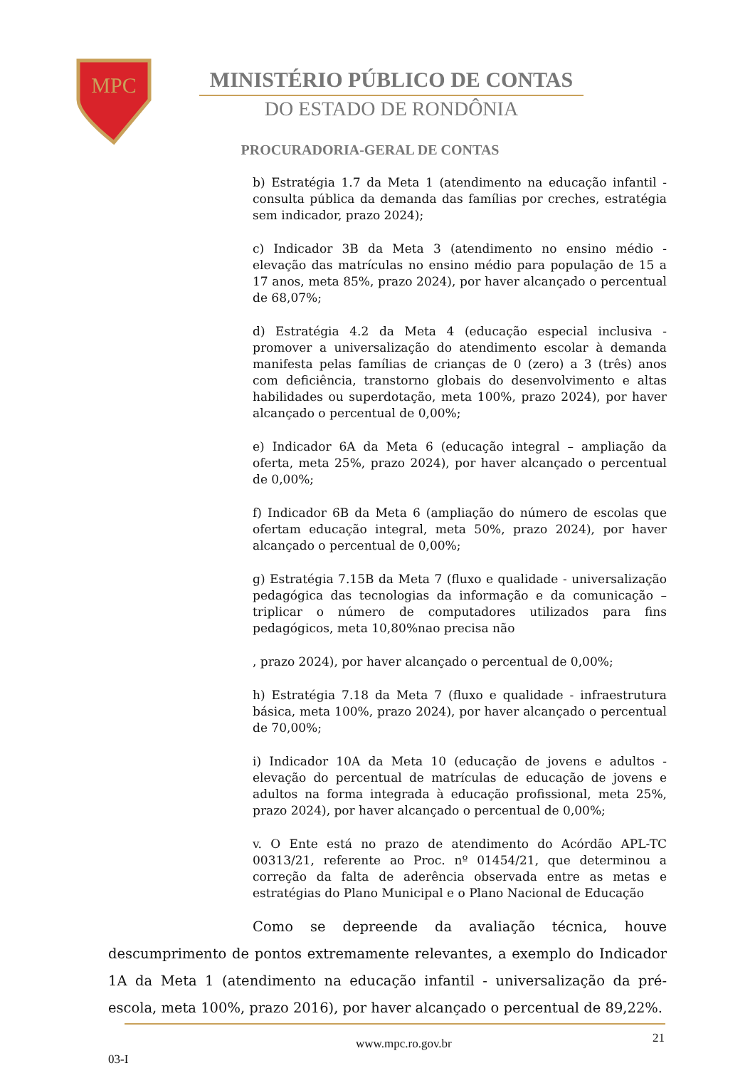MPC
MINISTÉRIO PÚBLICO DE CONTAS
DO ESTADO DE RONDÔNIA
PROCURADORIA-GERAL DE CONTAS
b) Estratégia 1.7 da Meta 1 (atendimento na educação infantil - consulta pública da demanda das famílias por creches, estratégia sem indicador, prazo 2024);
c) Indicador 3B da Meta 3 (atendimento no ensino médio - elevação das matrículas no ensino médio para população de 15 a 17 anos, meta 85%, prazo 2024), por haver alcançado o percentual de 68,07%;
d) Estratégia 4.2 da Meta 4 (educação especial inclusiva - promover a universalização do atendimento escolar à demanda manifesta pelas famílias de crianças de 0 (zero) a 3 (três) anos com deficiência, transtorno globais do desenvolvimento e altas habilidades ou superdotação, meta 100%, prazo 2024), por haver alcançado o percentual de 0,00%;
e) Indicador 6A da Meta 6 (educação integral – ampliação da oferta, meta 25%, prazo 2024), por haver alcançado o percentual de 0,00%;
f) Indicador 6B da Meta 6 (ampliação do número de escolas que ofertam educação integral, meta 50%, prazo 2024), por haver alcançado o percentual de 0,00%;
g) Estratégia 7.15B da Meta 7 (fluxo e qualidade - universalização pedagógica das tecnologias da informação e da comunicação – triplicar o número de computadores utilizados para fins pedagógicos, meta 10,80%nao precisa não
, prazo 2024), por haver alcançado o percentual de 0,00%;
h) Estratégia 7.18 da Meta 7 (fluxo e qualidade - infraestrutura básica, meta 100%, prazo 2024), por haver alcançado o percentual de 70,00%;
i) Indicador 10A da Meta 10 (educação de jovens e adultos - elevação do percentual de matrículas de educação de jovens e adultos na forma integrada à educação profissional, meta 25%, prazo 2024), por haver alcançado o percentual de 0,00%;
v. O Ente está no prazo de atendimento do Acórdão APL-TC 00313/21, referente ao Proc. nº 01454/21, que determinou a correção da falta de aderência observada entre as metas e estratégias do Plano Municipal e o Plano Nacional de Educação
Como se depreende da avaliação técnica, houve descumprimento de pontos extremamente relevantes, a exemplo do Indicador 1A da Meta 1 (atendimento na educação infantil - universalização da pré-escola, meta 100%, prazo 2016), por haver alcançado o percentual de 89,22%.
www.mpc.ro.gov.br 21
03-I